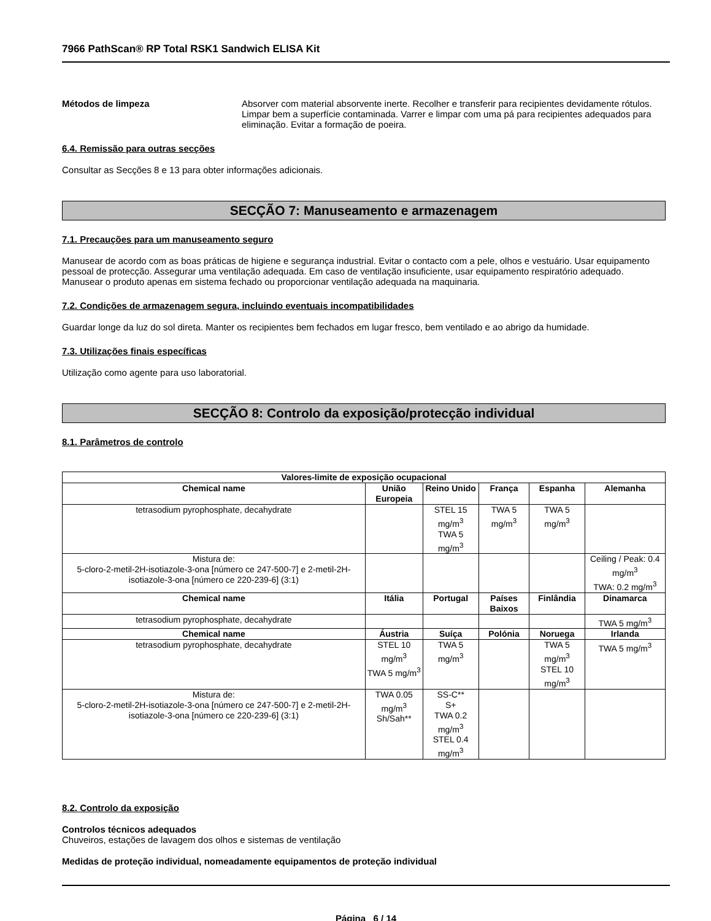7966 PathScan® RP Total RSK1 Sandwich ELISA Kit
Métodos de limpeza Absorver com material absorvente inerte. Recolher e transferir para recipientes devidamente rótulos. Limpar bem a superfície contaminada. Varrer e limpar com uma pá para recipientes adequados para eliminação. Evitar a formação de poeira.
6.4. Remissão para outras secções
Consultar as Secções 8 e 13 para obter informações adicionais.
SECÇÃO 7: Manuseamento e armazenagem
7.1. Precauções para um manuseamento seguro
Manusear de acordo com as boas práticas de higiene e segurança industrial. Evitar o contacto com a pele, olhos e vestuário. Usar equipamento pessoal de protecção. Assegurar uma ventilação adequada. Em caso de ventilação insuficiente, usar equipamento respiratório adequado. Manusear o produto apenas em sistema fechado ou proporcionar ventilação adequada na maquinaria.
7.2. Condições de armazenagem segura, incluindo eventuais incompatibilidades
Guardar longe da luz do sol direta. Manter os recipientes bem fechados em lugar fresco, bem ventilado e ao abrigo da humidade.
7.3. Utilizações finais específicas
Utilização como agente para uso laboratorial.
SECÇÃO 8: Controlo da exposição/protecção individual
8.1. Parâmetros de controlo
| Valores-limite de exposição ocupacional | | | | | |
| --- | --- | --- | --- | --- | --- |
| Chemical name | União Europeia | Reino Unido | França | Espanha | Alemanha |
| tetrasodium pyrophosphate, decahydrate | | STEL 15 mg/m<sup>3</sup> TWA 5 mg/m<sup>3</sup> | TWA 5 mg/m<sup>3</sup> | TWA 5 mg/m<sup>3</sup> | |
| Mistura de: 5-cloro-2-metil-2H-isotiazole-3-ona [número ce 247-500-7] e 2-metil-2H-isotiazole-3-ona [número ce 220-239-6] (3:1) | | | | | Ceiling / Peak: 0.4 mg/m<sup>3</sup> TWA: 0.2 mg/m<sup>3</sup> |
| Chemical name | Itália | Portugal | Países Baixos | Finlândia | Dinamarca |
| tetrasodium pyrophosphate, decahydrate | | | | | TWA 5 mg/m<sup>3</sup> |
| Chemical name | Áustria | Suíça | Polónia | Noruega | Irlanda |
| tetrasodium pyrophosphate, decahydrate | STEL 10 mg/m<sup>3</sup> TWA 5 mg/m<sup>3</sup> | TWA 5 mg/m<sup>3</sup> | | TWA 5 mg/m<sup>3</sup> STEL 10 mg/m<sup>3</sup> | TWA 5 mg/m<sup>3</sup> |
| Mistura de: 5-cloro-2-metil-2H-isotiazole-3-ona [número ce 247-500-7] e 2-metil-2H-isotiazole-3-ona [número ce 220-239-6] (3:1) | TWA 0.05 mg/m<sup>3</sup> Sh/Sah** | SS-C** S+ TWA 0.2 mg/m<sup>3</sup> STEL 0.4 mg/m<sup>3</sup> | | | |
8.2. Controlo da exposição
Controlos técnicos adequados
Chuveiros, estações de lavagem dos olhos e sistemas de ventilação
Medidas de proteção individual, nomeadamente equipamentos de proteção individual
Página 6 / 14